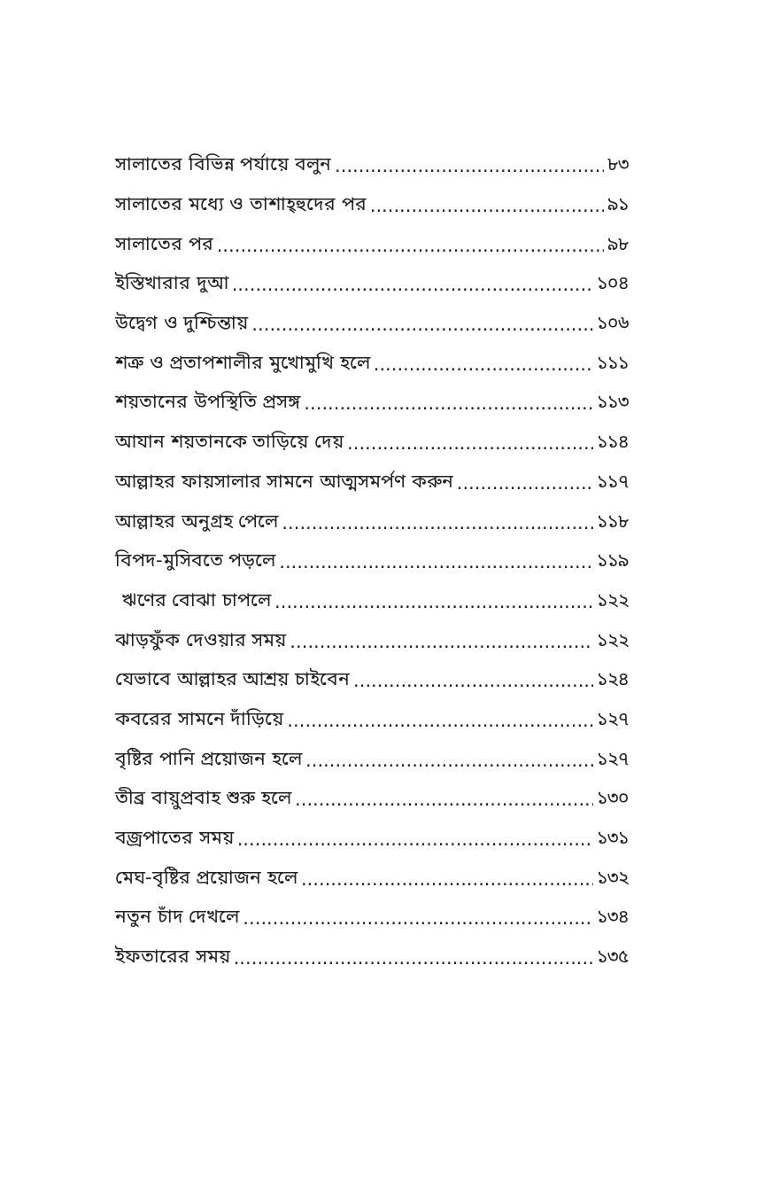সালাতের বিভিন্ন পর্যায়ে বলুন ৮৩
সালাতের মধ্যে ও তাশাহ্হুদের পর ৯১
সালাতের পর ৯৮
ইস্তিখারার দুআ ১০৪
উদ্বেগ ও দুশ্চিন্তায় ১০৬
শত্রু ও প্রতাপশালীর মুখোমুখি হলে ১১১
শয়তানের উপস্থিতি প্রসঙ্গ ১১৩
আযান শয়তানকে তাড়িয়ে দেয় ১১৪
আল্লাহর ফায়সালার সামনে আত্মসমর্পণ করুন ১১৭
আল্লাহর অনুগ্রহ পেলে ১১৮
বিপদ-মুসিবতে পড়লে ১১৯
ঋণের বোঝা চাপলে ১২২
ঝাড়ফুঁক দেওয়ার সময় ১২২
যেভাবে আল্লাহর আশ্রয় চাইবেন ১২৪
কবরের সামনে দাঁড়িয়ে ১২৭
বৃষ্টির পানি প্রয়োজন হলে ১২৭
তীব্র বায়ুপ্রবাহ শুরু হলে ১৩০
বজ্রপাতের সময় ১৩১
মেঘ-বৃষ্টির প্রয়োজন হলে ১৩২
নতুন চাঁদ দেখলে ১৩৪
ইফতারের সময় ১৩৫